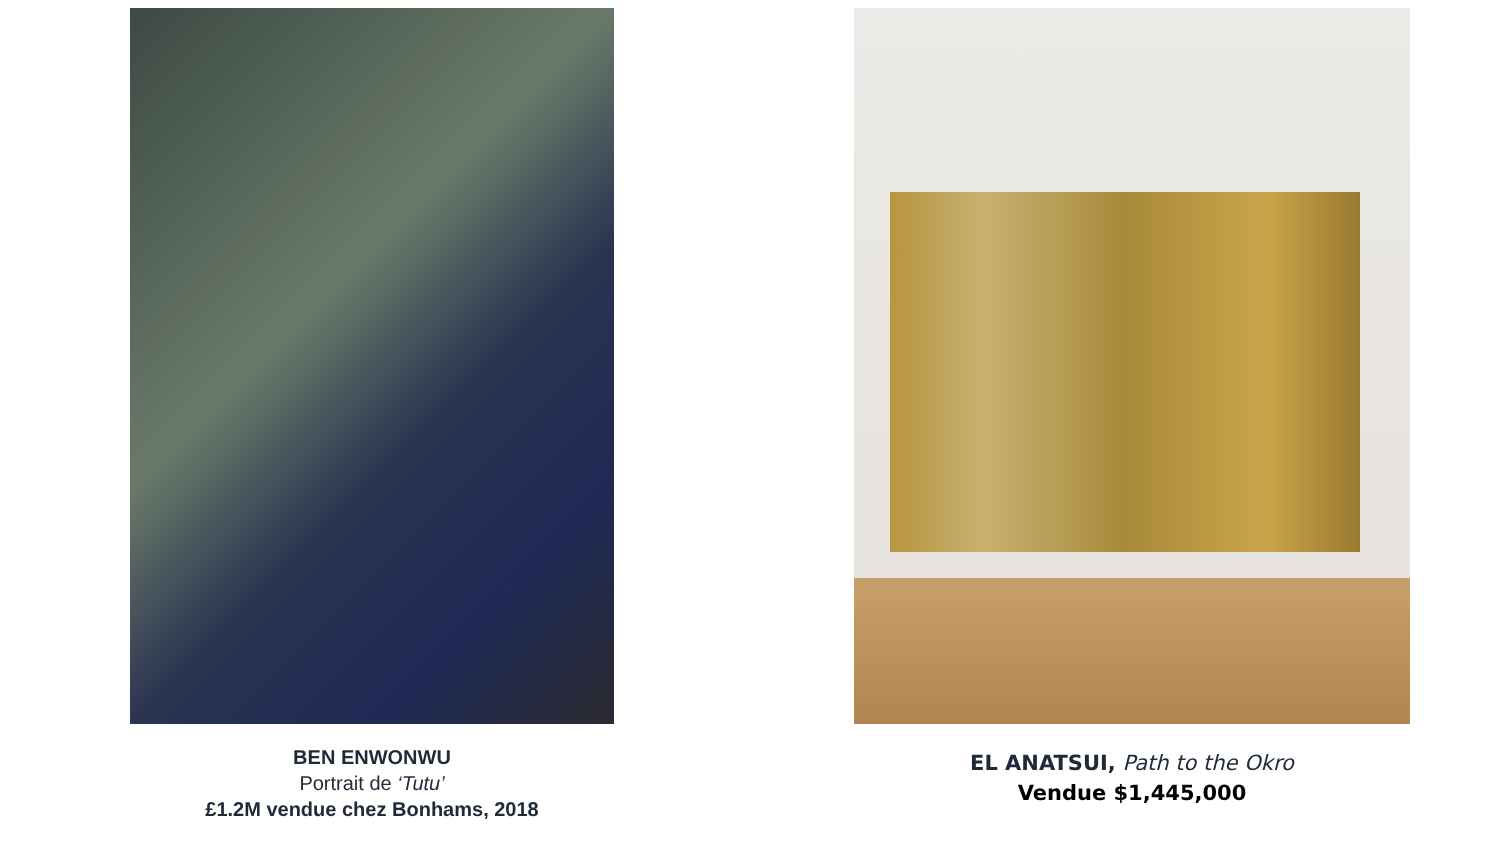BEN ENWONWU
Portrait de ‘Tutu’
£1.2M vendue chez Bonhams, 2018
EL ANATSUI, Path to the Okro
Vendue $1,445,000